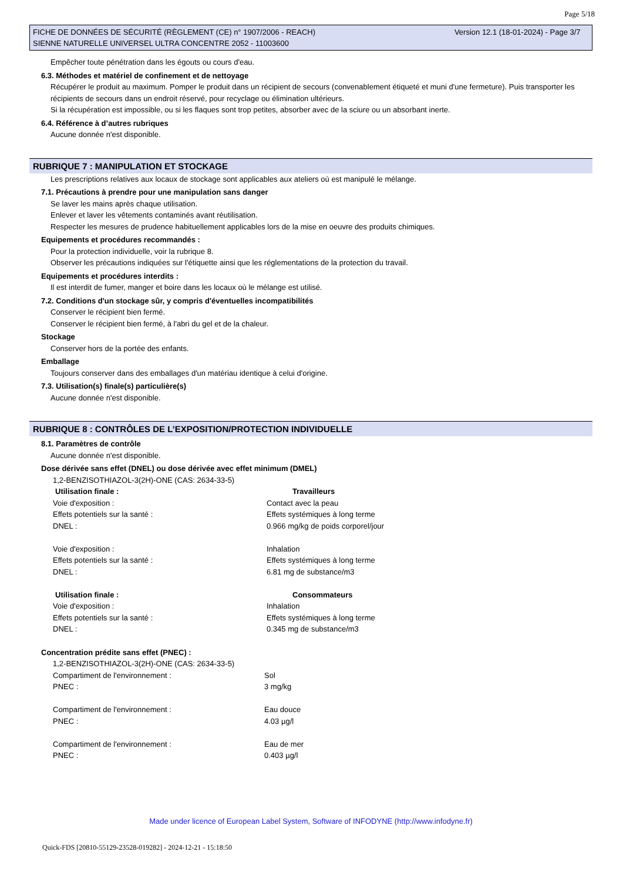Page 5/18
FICHE DE DONNÉES DE SÉCURITÉ (RÈGLEMENT (CE) n° 1907/2006 - REACH)
SIENNE NATURELLE UNIVERSEL ULTRA CONCENTRE 2052 - 11003600
Version 12.1 (18-01-2024) - Page 3/7
Empêcher toute pénétration dans les égouts ou cours d'eau.
6.3. Méthodes et matériel de confinement et de nettoyage
Récupérer le produit au maximum. Pomper le produit dans un récipient de secours (convenablement étiqueté et muni d'une fermeture). Puis transporter les récipients de secours dans un endroit réservé, pour recyclage ou élimination ultérieurs.
Si la récupération est impossible, ou si les flaques sont trop petites, absorber avec de la sciure ou un absorbant inerte.
6.4. Référence à d’autres rubriques
Aucune donnée n'est disponible.
RUBRIQUE 7 : MANIPULATION ET STOCKAGE
Les prescriptions relatives aux locaux de stockage sont applicables aux ateliers où est manipulé le mélange.
7.1. Précautions à prendre pour une manipulation sans danger
Se laver les mains après chaque utilisation.
Enlever et laver les vêtements contaminés avant réutilisation.
Respecter les mesures de prudence habituellement applicables lors de la mise en oeuvre des produits chimiques.
Equipements et procédures recommandés :
Pour la protection individuelle, voir la rubrique 8.
Observer les précautions indiquées sur l'étiquette ainsi que les réglementations de la protection du travail.
Equipements et procédures interdits :
Il est interdit de fumer, manger et boire dans les locaux où le mélange est utilisé.
7.2. Conditions d'un stockage sûr, y compris d'éventuelles incompatibilités
Conserver le récipient bien fermé.
Conserver le récipient bien fermé, à l'abri du gel et de la chaleur.
Stockage
Conserver hors de la portée des enfants.
Emballage
Toujours conserver dans des emballages d'un matériau identique à celui d'origine.
7.3. Utilisation(s) finale(s) particulière(s)
Aucune donnée n'est disponible.
RUBRIQUE 8 : CONTRÔLES DE L’EXPOSITION/PROTECTION INDIVIDUELLE
8.1. Paramètres de contrôle
Aucune donnée n'est disponible.
Dose dérivée sans effet (DNEL) ou dose dérivée avec effet minimum (DMEL)
1,2-BENZISOTHIAZOL-3(2H)-ONE (CAS: 2634-33-5)
| Utilisation finale : | Travailleurs |
| --- | --- |
| Voie d'exposition : | Contact avec la peau |
| Effets potentiels sur la santé : | Effets systémiques à long terme |
| DNEL : | 0.966 mg/kg de poids corporel/jour |
| Voie d'exposition : | Inhalation |
| Effets potentiels sur la santé : | Effets systémiques à long terme |
| DNEL : | 6.81 mg de substance/m3 |
| Utilisation finale : | Consommateurs |
| Voie d'exposition : | Inhalation |
| Effets potentiels sur la santé : | Effets systémiques à long terme |
| DNEL : | 0.345 mg de substance/m3 |
Concentration prédite sans effet (PNEC) :
1,2-BENZISOTHIAZOL-3(2H)-ONE (CAS: 2634-33-5)
| Compartiment de l'environnement : | Sol |
| PNEC : | 3 mg/kg |
| Compartiment de l'environnement : | Eau douce |
| PNEC : | 4.03 µg/l |
| Compartiment de l'environnement : | Eau de mer |
| PNEC : | 0.403 µg/l |
Made under licence of European Label System, Software of INFODYNE (http://www.infodyne.fr)
Quick-FDS [20810-55129-23528-019282] - 2024-12-21 - 15:18:50